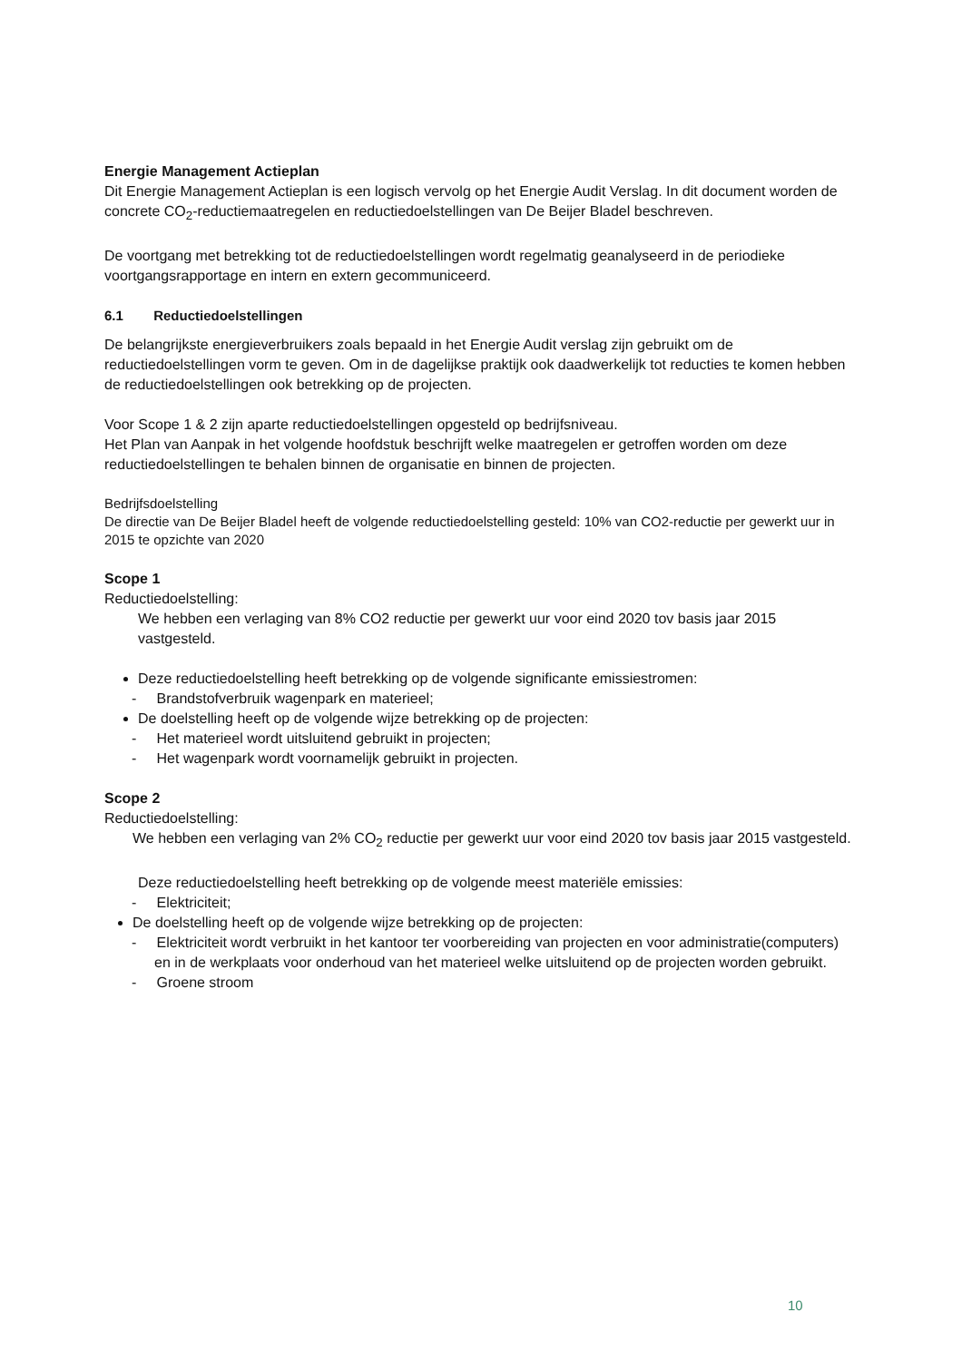Energie Management Actieplan
Dit Energie Management Actieplan is een logisch vervolg op het Energie Audit Verslag. In dit document worden de concrete CO<sub>2</sub>-reductiemaatregelen en reductiedoelstellingen van De Beijer Bladel beschreven.
De voortgang met betrekking tot de reductiedoelstellingen wordt regelmatig geanalyseerd in de periodieke voortgangsrapportage en intern en extern gecommuniceerd.
6.1 Reductiedoelstellingen
De belangrijkste energieverbruikers zoals bepaald in het Energie Audit verslag zijn gebruikt om de reductiedoelstellingen vorm te geven. Om in de dagelijkse praktijk ook daadwerkelijk tot reducties te komen hebben de reductiedoelstellingen ook betrekking op de projecten.
Voor Scope 1 & 2 zijn aparte reductiedoelstellingen opgesteld op bedrijfsniveau.
Het Plan van Aanpak in het volgende hoofdstuk beschrijft welke maatregelen er getroffen worden om deze reductiedoelstellingen te behalen binnen de organisatie en binnen de projecten.
Bedrijfsdoelstelling
De directie van De Beijer Bladel heeft de volgende reductiedoelstelling gesteld: 10% van CO2-reductie per gewerkt uur in 2015 te opzichte van 2020
Scope 1
Reductiedoelstelling:
We hebben een verlaging van 8% CO2 reductie per gewerkt uur voor eind 2020 tov basis jaar 2015 vastgesteld.
Deze reductiedoelstelling heeft betrekking op de volgende significante emissiestromen:
- Brandstofverbruik wagenpark en materieel;
De doelstelling heeft op de volgende wijze betrekking op de projecten:
- Het materieel wordt uitsluitend gebruikt in projecten;
- Het wagenpark wordt voornamelijk gebruikt in projecten.
Scope 2
Reductiedoelstelling:
We hebben een verlaging van 2% CO<sub>2</sub> reductie per gewerkt uur voor eind 2020 tov basis jaar 2015 vastgesteld.
Deze reductiedoelstelling heeft betrekking op de volgende meest materiële emissies:
- Elektriciteit;
De doelstelling heeft op de volgende wijze betrekking op de projecten:
- Elektriciteit wordt verbruikt in het kantoor ter voorbereiding van projecten en voor administratie(computers) en in de werkplaats voor onderhoud van het materieel welke uitsluitend op de projecten worden gebruikt.
- Groene stroom
10